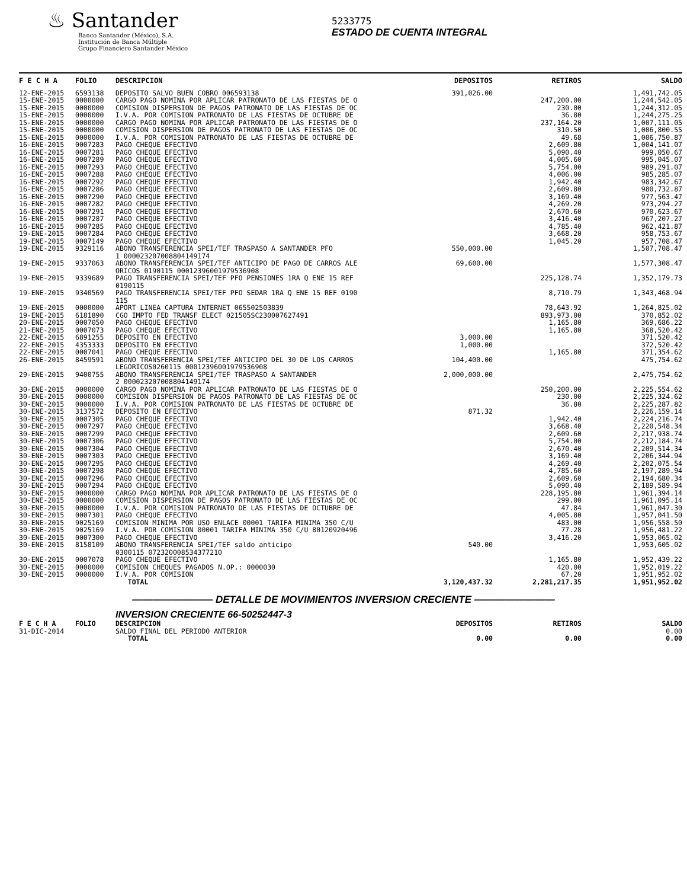♨ Santander
Banco Santander (México), S.A.
Institución de Banca Múltiple
Grupo Financiero Santander México
5233775
ESTADO DE CUENTA INTEGRAL
| F E C H A | FOLIO | DESCRIPCION | DEPOSITOS | RETIROS | SALDO |
| --- | --- | --- | --- | --- | --- |
| 12-ENE-2015 | 6593138 | DEPOSITO SALVO BUEN COBRO 006593138 | 391,026.00 | | 1,491,742.05 |
| 15-ENE-2015 | 0000000 | CARGO PAGO NOMINA POR APLICAR PATRONATO DE LAS FIESTAS DE O | | 247,200.00 | 1,244,542.05 |
| 15-ENE-2015 | 0000000 | COMISION DISPERSION DE PAGOS PATRONATO DE LAS FIESTAS DE OC | | 230.00 | 1,244,312.05 |
| 15-ENE-2015 | 0000000 | I.V.A. POR COMISION PATRONATO DE LAS FIESTAS DE OCTUBRE DE | | 36.80 | 1,244,275.25 |
| 15-ENE-2015 | 0000000 | CARGO PAGO NOMINA POR APLICAR PATRONATO DE LAS FIESTAS DE O | | 237,164.20 | 1,007,111.05 |
| 15-ENE-2015 | 0000000 | COMISION DISPERSION DE PAGOS PATRONATO DE LAS FIESTAS DE OC | | 310.50 | 1,006,800.55 |
| 15-ENE-2015 | 0000000 | I.V.A. POR COMISION PATRONATO DE LAS FIESTAS DE OCTUBRE DE | | 49.68 | 1,006,750.87 |
| 16-ENE-2015 | 0007283 | PAGO CHEQUE EFECTIVO | | 2,609.80 | 1,004,141.07 |
| 16-ENE-2015 | 0007281 | PAGO CHEQUE EFECTIVO | | 5,090.40 | 999,050.67 |
| 16-ENE-2015 | 0007289 | PAGO CHEQUE EFECTIVO | | 4,005.60 | 995,045.07 |
| 16-ENE-2015 | 0007293 | PAGO CHEQUE EFECTIVO | | 5,754.00 | 989,291.07 |
| 16-ENE-2015 | 0007288 | PAGO CHEQUE EFECTIVO | | 4,006.00 | 985,285.07 |
| 16-ENE-2015 | 0007292 | PAGO CHEQUE EFECTIVO | | 1,942.40 | 983,342.67 |
| 16-ENE-2015 | 0007286 | PAGO CHEQUE EFECTIVO | | 2,609.80 | 980,732.87 |
| 16-ENE-2015 | 0007290 | PAGO CHEQUE EFECTIVO | | 3,169.40 | 977,563.47 |
| 16-ENE-2015 | 0007282 | PAGO CHEQUE EFECTIVO | | 4,269.20 | 973,294.27 |
| 16-ENE-2015 | 0007291 | PAGO CHEQUE EFECTIVO | | 2,670.60 | 970,623.67 |
| 16-ENE-2015 | 0007287 | PAGO CHEQUE EFECTIVO | | 3,416.40 | 967,207.27 |
| 16-ENE-2015 | 0007285 | PAGO CHEQUE EFECTIVO | | 4,785.40 | 962,421.87 |
| 19-ENE-2015 | 0007284 | PAGO CHEQUE EFECTIVO | | 3,668.20 | 958,753.67 |
| 19-ENE-2015 | 0007149 | PAGO CHEQUE EFECTIVO | | 1,045.20 | 957,708.47 |
| 19-ENE-2015 | 9329116 | ABONO TRANSFERENCIA SPEI/TEF TRASPASO A SANTANDER PFO 1 000023207008804149174 | 550,000.00 | | 1,507,708.47 |
| 19-ENE-2015 | 9337063 | ABONO TRANSFERENCIA SPEI/TEF ANTICIPO DE PAGO DE CARROS ALE ORICOS 0190115 00012396001979536908 | 69,600.00 | | 1,577,308.47 |
| 19-ENE-2015 | 9339689 | PAGO TRANSFERENCIA SPEI/TEF PFO PENSIONES 1RA Q ENE 15 REF 0190115 | | 225,128.74 | 1,352,179.73 |
| 19-ENE-2015 | 9340569 | PAGO TRANSFERENCIA SPEI/TEF PFO SEDAR 1RA Q ENE 15 REF 0190 115 | | 8,710.79 | 1,343,468.94 |
| 19-ENE-2015 | 0000000 | APORT LINEA CAPTURA INTERNET 065502503839 | | 78,643.92 | 1,264,825.02 |
| 19-ENE-2015 | 6181890 | CGO IMPTO FED TRANSF ELECT 021505SC230007627491 | | 893,973.00 | 370,852.02 |
| 20-ENE-2015 | 0007050 | PAGO CHEQUE EFECTIVO | | 1,165.80 | 369,686.22 |
| 21-ENE-2015 | 0007073 | PAGO CHEQUE EFECTIVO | | 1,165.80 | 368,520.42 |
| 22-ENE-2015 | 6891255 | DEPOSITO EN EFECTIVO | 3,000.00 | | 371,520.42 |
| 22-ENE-2015 | 4353333 | DEPOSITO EN EFECTIVO | 1,000.00 | | 372,520.42 |
| 22-ENE-2015 | 0007041 | PAGO CHEQUE EFECTIVO | | 1,165.80 | 371,354.62 |
| 26-ENE-2015 | 8459591 | ABONO TRANSFERENCIA SPEI/TEF ANTICIPO DEL 30 DE LOS CARROS LEGORICOS0260115 00012396001979536908 | 104,400.00 | | 475,754.62 |
| 29-ENE-2015 | 9400755 | ABONO TRANSFERENCIA SPEI/TEF TRASPASO A SANTANDER 2 000023207008804149174 | 2,000,000.00 | | 2,475,754.62 |
| 30-ENE-2015 | 0000000 | CARGO PAGO NOMINA POR APLICAR PATRONATO DE LAS FIESTAS DE O | | 250,200.00 | 2,225,554.62 |
| 30-ENE-2015 | 0000000 | COMISION DISPERSION DE PAGOS PATRONATO DE LAS FIESTAS DE OC | | 230.00 | 2,225,324.62 |
| 30-ENE-2015 | 0000000 | I.V.A. POR COMISION PATRONATO DE LAS FIESTAS DE OCTUBRE DE | | 36.80 | 2,225,287.82 |
| 30-ENE-2015 | 3137572 | DEPOSITO EN EFECTIVO | 871.32 | | 2,226,159.14 |
| 30-ENE-2015 | 0007305 | PAGO CHEQUE EFECTIVO | | 1,942.40 | 2,224,216.74 |
| 30-ENE-2015 | 0007297 | PAGO CHEQUE EFECTIVO | | 3,668.40 | 2,220,548.34 |
| 30-ENE-2015 | 0007299 | PAGO CHEQUE EFECTIVO | | 2,609.60 | 2,217,938.74 |
| 30-ENE-2015 | 0007306 | PAGO CHEQUE EFECTIVO | | 5,754.00 | 2,212,184.74 |
| 30-ENE-2015 | 0007304 | PAGO CHEQUE EFECTIVO | | 2,670.40 | 2,209,514.34 |
| 30-ENE-2015 | 0007303 | PAGO CHEQUE EFECTIVO | | 3,169.40 | 2,206,344.94 |
| 30-ENE-2015 | 0007295 | PAGO CHEQUE EFECTIVO | | 4,269.40 | 2,202,075.54 |
| 30-ENE-2015 | 0007298 | PAGO CHEQUE EFECTIVO | | 4,785.60 | 2,197,289.94 |
| 30-ENE-2015 | 0007296 | PAGO CHEQUE EFECTIVO | | 2,609.60 | 2,194,680.34 |
| 30-ENE-2015 | 0007294 | PAGO CHEQUE EFECTIVO | | 5,090.40 | 2,189,589.94 |
| 30-ENE-2015 | 0000000 | CARGO PAGO NOMINA POR APLICAR PATRONATO DE LAS FIESTAS DE O | | 228,195.80 | 1,961,394.14 |
| 30-ENE-2015 | 0000000 | COMISION DISPERSION DE PAGOS PATRONATO DE LAS FIESTAS DE OC | | 299.00 | 1,961,095.14 |
| 30-ENE-2015 | 0000000 | I.V.A. POR COMISION PATRONATO DE LAS FIESTAS DE OCTUBRE DE | | 47.84 | 1,961,047.30 |
| 30-ENE-2015 | 0007301 | PAGO CHEQUE EFECTIVO | | 4,005.80 | 1,957,041.50 |
| 30-ENE-2015 | 9025169 | COMISION MINIMA POR USO ENLACE 00001 TARIFA MINIMA 350 C/U | | 483.00 | 1,956,558.50 |
| 30-ENE-2015 | 9025169 | I.V.A. POR COMISION 00001 TARIFA MINIMA 350 C/U 80120920496 | | 77.28 | 1,956,481.22 |
| 30-ENE-2015 | 0007300 | PAGO CHEQUE EFECTIVO | | 3,416.20 | 1,953,065.02 |
| 30-ENE-2015 | 8158109 | ABONO TRANSFERENCIA SPEI/TEF saldo anticipo 0300115 072320008534377210 | 540.00 | | 1,953,605.02 |
| 30-ENE-2015 | 0007078 | PAGO CHEQUE EFECTIVO | | 1,165.80 | 1,952,439.22 |
| 30-ENE-2015 | 0000000 | COMISION CHEQUES PAGADOS N.OP.: 0000030 | | 420.00 | 1,952,019.22 |
| 30-ENE-2015 | 0000000 | I.V.A. POR COMISION | | 67.20 | 1,951,952.02 |
| | | TOTAL | 3,120,437.32 | 2,281,217.35 | 1,951,952.02 |
———————— DETALLE DE MOVIMIENTOS INVERSION CRECIENTE ————————
INVERSION CRECIENTE 66-50252447-3
| F E C H A | FOLIO | DESCRIPCION | DEPOSITOS | RETIROS | SALDO |
| 31-DIC-2014 | | SALDO FINAL DEL PERIODO ANTERIOR | | | 0.00 |
| | | TOTAL | 0.00 | 0.00 | 0.00 |